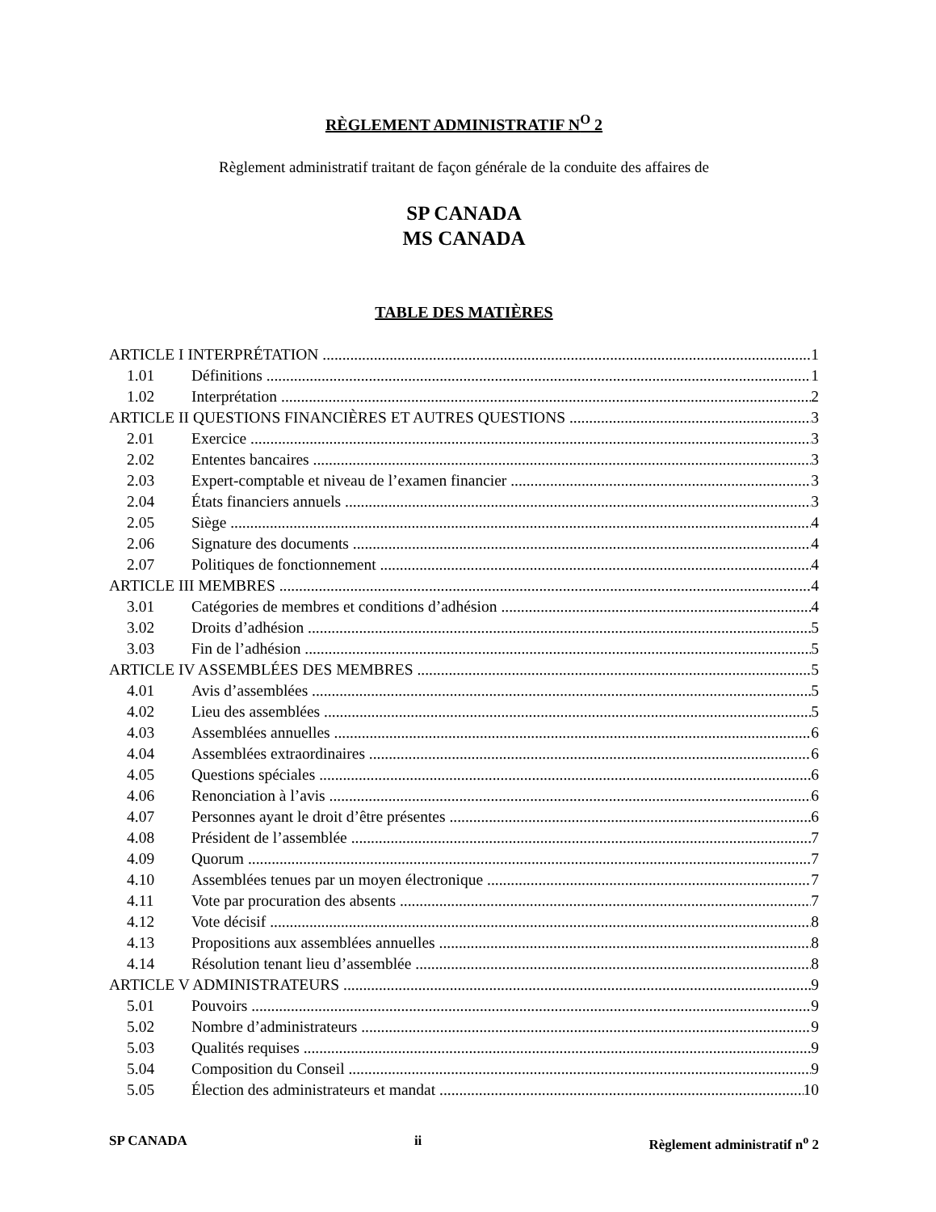RÈGLEMENT ADMINISTRATIF N<sup>O</sup> 2
Règlement administratif traitant de façon générale de la conduite des affaires de
SP CANADA
MS CANADA
TABLE DES MATIÈRES
ARTICLE I INTERPRÉTATION 1
1.01 Définitions 1
1.02 Interprétation 2
ARTICLE II QUESTIONS FINANCIÈRES ET AUTRES QUESTIONS 3
2.01 Exercice 3
2.02 Ententes bancaires 3
2.03 Expert-comptable et niveau de l’examen financier 3
2.04 États financiers annuels 3
2.05 Siège 4
2.06 Signature des documents 4
2.07 Politiques de fonctionnement 4
ARTICLE III MEMBRES 4
3.01 Catégories de membres et conditions d’adhésion 4
3.02 Droits d’adhésion 5
3.03 Fin de l’adhésion 5
ARTICLE IV ASSEMBLÉES DES MEMBRES 5
4.01 Avis d’assemblées 5
4.02 Lieu des assemblées 5
4.03 Assemblées annuelles 6
4.04 Assemblées extraordinaires 6
4.05 Questions spéciales 6
4.06 Renonciation à l’avis 6
4.07 Personnes ayant le droit d’être présentes 6
4.08 Président de l’assemblée 7
4.09 Quorum 7
4.10 Assemblées tenues par un moyen électronique 7
4.11 Vote par procuration des absents 7
4.12 Vote décisif 8
4.13 Propositions aux assemblées annuelles 8
4.14 Résolution tenant lieu d’assemblée 8
ARTICLE V ADMINISTRATEURS 9
5.01 Pouvoirs 9
5.02 Nombre d’administrateurs 9
5.03 Qualités requises 9
5.04 Composition du Conseil 9
5.05 Élection des administrateurs et mandat 10
SP CANADA ii Règlement administratif n<sup>o</sup> 2